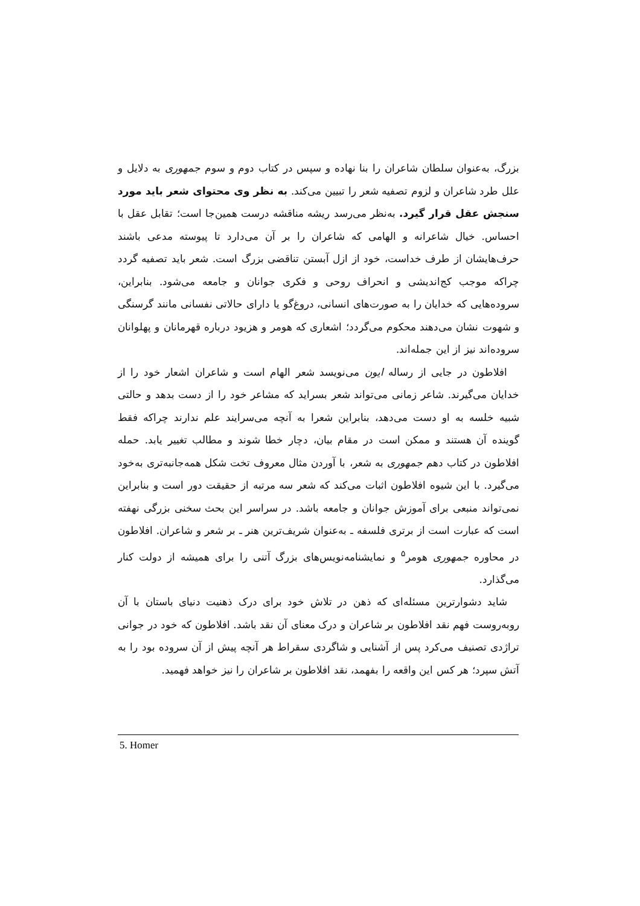بزرگ، به‌عنوان سلطان شاعران را بنا نهاده و سپس در کتاب دوم و سوم جمهوری به دلایل و علل طرد شاعران و لزوم تصفیه شعر را تبیین می‌کند. به نظر وی محتوای شعر باید مورد سنجش عقل قرار گیرد. به‌نظر می‌رسد ریشه مناقشه درست همین‌جا است؛ تقابل عقل با احساس. خیال شاعرانه و الهامی که شاعران را بر آن می‌دارد تا پیوسته مدعی باشند حرف‌هایشان از طرف خداست، خود از ازل آبستن تناقضی بزرگ است. شعر باید تصفیه گردد چراکه موجب کج‌اندیشی و انحراف روحی و فکری جوانان و جامعه می‌شود. بنابراین، سروده‌هایی که خدایان را به صورت‌های انسانی، دروغ‌گو یا دارای حالاتی نفسانی مانند گرسنگی و شهوت نشان می‌دهند محکوم می‌گردد؛ اشعاری که هومر و هزیود درباره قهرمانان و پهلوانان سروده‌اند نیز از این جمله‌اند.
افلاطون در جایی از رساله ایون می‌نویسد شعر الهام است و شاعران اشعار خود را از خدایان می‌گیرند. شاعر زمانی می‌تواند شعر بسراید که مشاعر خود را از دست بدهد و حالتی شبیه خلسه به او دست می‌دهد، بنابراین شعرا به آنچه می‌سرایند علم ندارند چراکه فقط گوینده آن هستند و ممکن است در مقام بیان، دچار خطا شوند و مطالب تغییر یابد. حمله افلاطون در کتاب دهم جمهوری به شعر، با آوردن مثال معروف تخت شکل همه‌جانبه‌تری به‌خود می‌گیرد. با این شیوه افلاطون اثبات می‌کند که شعر سه مرتبه از حقیقت دور است و بنابراین نمی‌تواند منبعی برای آموزش جوانان و جامعه باشد. در سراسر این بحث سخنی بزرگی نهفته است که عبارت است از برتری فلسفه ـ به‌عنوان شریف‌ترین هنر ـ بر شعر و شاعران. افلاطون در محاوره جمهوری هومر<sup>۵</sup> و نمایشنامه‌نویس‌های بزرگ آتنی را برای همیشه از دولت کنار می‌گذارد.
شاید دشوارترین مسئله‌ای که ذهن در تلاش خود برای درک ذهنیت دنیای باستان با آن روبه‌روست فهم نقد افلاطون بر شاعران و درک معنای آن نقد باشد. افلاطون که خود در جوانی تراژدی تصنیف می‌کرد پس از آشنایی و شاگردی سقراط هر آنچه پیش از آن سروده بود را به آتش سپرد؛ هر کس این واقعه را بفهمد، نقد افلاطون بر شاعران را نیز خواهد فهمید.
5. Homer